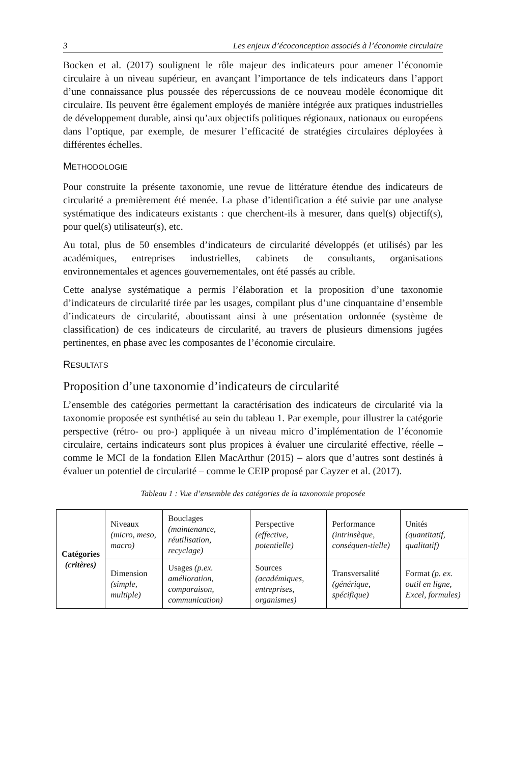3 Les enjeux d’écoconception associés à l’économie circulaire
Bocken et al. (2017) soulignent le rôle majeur des indicateurs pour amener l’économie circulaire à un niveau supérieur, en avançant l’importance de tels indicateurs dans l’apport d’une connaissance plus poussée des répercussions de ce nouveau modèle économique dit circulaire. Ils peuvent être également employés de manière intégrée aux pratiques industrielles de développement durable, ainsi qu’aux objectifs politiques régionaux, nationaux ou européens dans l’optique, par exemple, de mesurer l’efficacité de stratégies circulaires déployées à différentes échelles.
METHODOLOGIE
Pour construite la présente taxonomie, une revue de littérature étendue des indicateurs de circularité a premièrement été menée. La phase d’identification a été suivie par une analyse systématique des indicateurs existants : que cherchent-ils à mesurer, dans quel(s) objectif(s), pour quel(s) utilisateur(s), etc.
Au total, plus de 50 ensembles d’indicateurs de circularité développés (et utilisés) par les académiques, entreprises industrielles, cabinets de consultants, organisations environnementales et agences gouvernementales, ont été passés au crible.
Cette analyse systématique a permis l’élaboration et la proposition d’une taxonomie d’indicateurs de circularité tirée par les usages, compilant plus d’une cinquantaine d’ensemble d’indicateurs de circularité, aboutissant ainsi à une présentation ordonnée (système de classification) de ces indicateurs de circularité, au travers de plusieurs dimensions jugées pertinentes, en phase avec les composantes de l’économie circulaire.
RESULTATS
Proposition d’une taxonomie d’indicateurs de circularité
L’ensemble des catégories permettant la caractérisation des indicateurs de circularité via la taxonomie proposée est synthétisé au sein du tableau 1. Par exemple, pour illustrer la catégorie perspective (rétro- ou pro-) appliquée à un niveau micro d’implémentation de l’économie circulaire, certains indicateurs sont plus propices à évaluer une circularité effective, réelle – comme le MCI de la fondation Ellen MacArthur (2015) – alors que d’autres sont destinés à évaluer un potentiel de circularité – comme le CEIP proposé par Cayzer et al. (2017).
Tableau 1 : Vue d’ensemble des catégories de la taxonomie proposée
| Catégories (critères) | Niveaux (micro, meso, macro) | Bouclages (maintenance, réutilisation, recyclage) | Perspective (effective, potentielle) | Performance (intrinsèque, conséquen-tielle) | Unités (quantitatif, qualitatif) |
| | Dimension (simple, multiple) | Usages (p.ex. amélioration, comparaison, communication) | Sources (académiques, entreprises, organismes) | Transversalité (générique, spécifique) | Format (p. ex. outil en ligne, Excel, formules) |